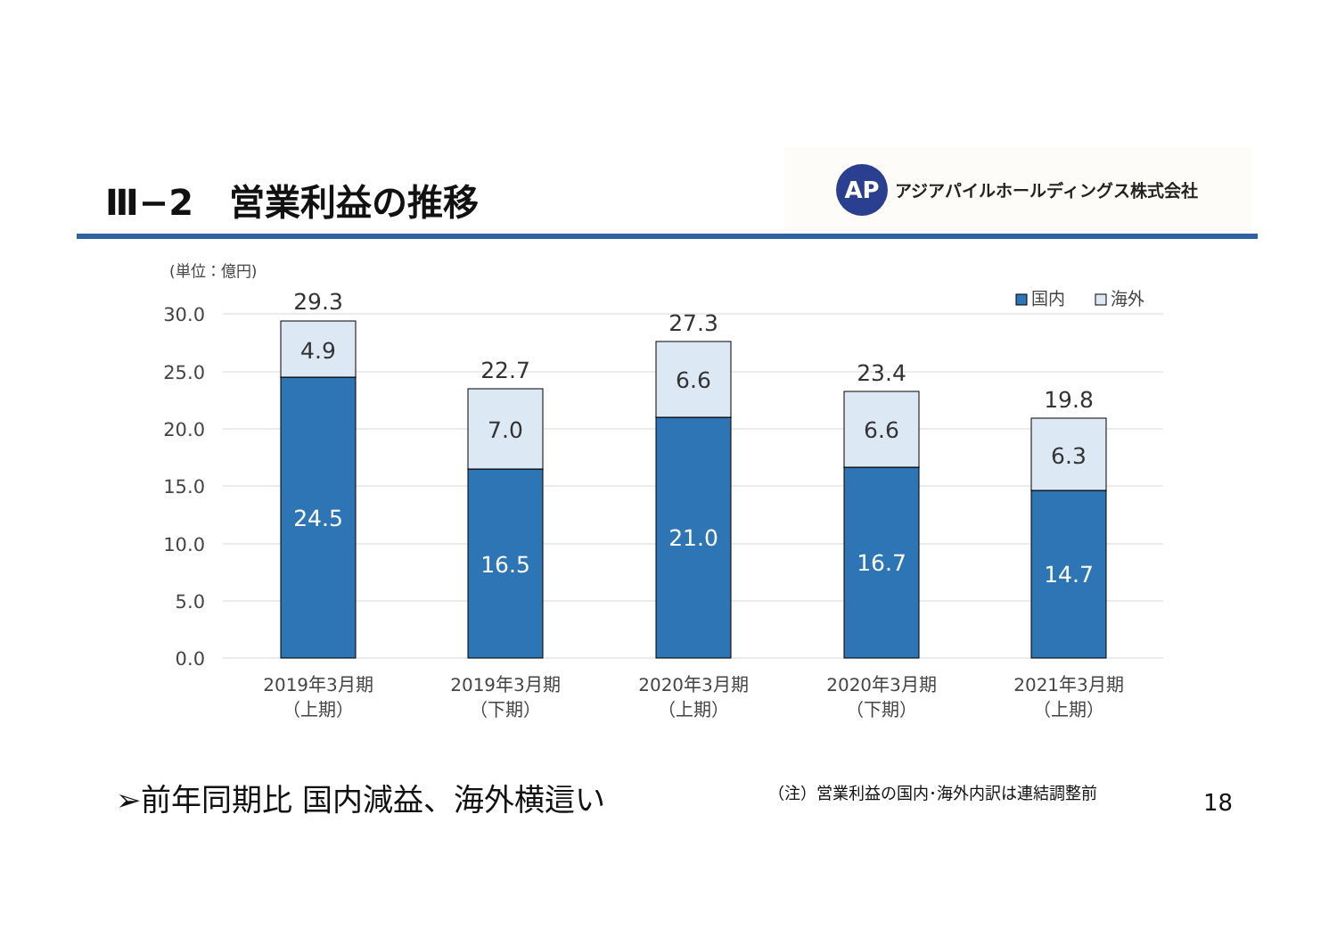Ⅲ−2　営業利益の推移
AP
アジアパイルホールディングス株式会社
(単位：億円)
30.0
25.0
20.0
15.0
10.0
5.0
0.0
国内
海外
29.3
4.9
24.5
22.7
7.0
16.5
27.3
6.6
21.0
23.4
6.6
16.7
19.8
6.3
14.7
2019年3月期
（上期）
2019年3月期
（下期）
2020年3月期
（上期）
2020年3月期
（下期）
2021年3月期
（上期）
➢前年同期比 国内減益、海外横這い
（注）営業利益の国内･海外内訳は連結調整前
18